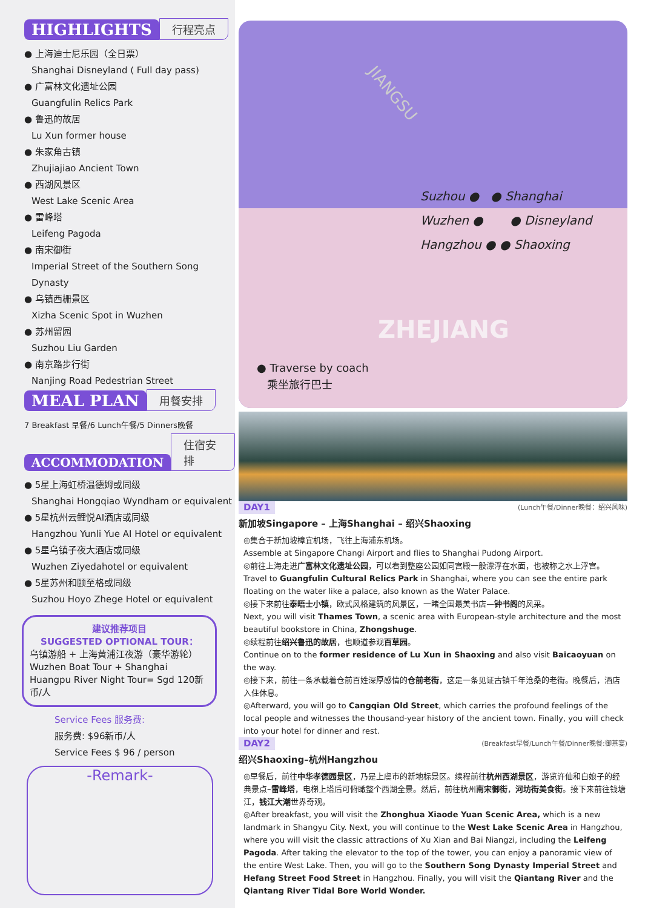HIGHLIGHTS 行程亮点
● 上海迪士尼乐园（全日票）
Shanghai Disneyland ( Full day pass)
● 广富林文化遗址公园
Guangfulin Relics Park
● 鲁迅的故居
Lu Xun former house
● 朱家角古镇
Zhujiajiao Ancient Town
● 西湖风景区
West Lake Scenic Area
● 雷峰塔
Leifeng Pagoda
● 南宋御街
Imperial Street of the Southern Song Dynasty
● 乌镇西栅景区
Xizha Scenic Spot in Wuzhen
● 苏州留园
Suzhou Liu Garden
● 南京路步行街
Nanjing Road Pedestrian Street
MEAL PLAN 用餐安排
7 Breakfast 早餐/6 Lunch午餐/5 Dinners晚餐
ACCOMMODATION 住宿安排
● 5星上海虹桥温德姆或同级
Shanghai Hongqiao Wyndham or equivalent
● 5星杭州云鲤悦AI酒店或同级
Hangzhou Yunli Yue AI Hotel or equivalent
● 5星乌镇子夜大酒店或同级
Wuzhen Ziyedahotel or equivalent
● 5星苏州和颐至格或同级
Suzhou Hoyo Zhege Hotel or equivalent
建议推荐项目
SUGGESTED OPTIONAL TOUR：
乌镇游船 + 上海黄浦江夜游（豪华游轮）
Wuzhen Boat Tour + Shanghai Huangpu River Night Tour= Sgd 120新币/人
Service Fees 服务费:
服务费: $96新币/人
Service Fees $ 96 / person
-Remark-
JIANGSU
Suzhou ● ● Shanghai
Wuzhen ● ● Disneyland
Hangzhou ● ● Shaoxing
ZHEJIANG
● Traverse by coach
乘坐旅行巴士
DAY1 (Lunch午餐/Dinner晚餐：绍兴风味)
新加坡Singapore – 上海Shanghai – 绍兴Shaoxing
◎集合于新加坡樟宜机场，飞往上海浦东机场。
Assemble at Singapore Changi Airport and flies to Shanghai Pudong Airport.
◎前往上海走进广富林文化遗址公园，可以看到整座公园如同宫殿一般漂浮在水面，也被称之水上浮宫。
Travel to Guangfulin Cultural Relics Park in Shanghai, where you can see the entire park floating on the water like a palace, also known as the Water Palace.
◎接下来前往泰晤士小镇，欧式风格建筑的风景区，一睹全国最美书店—钟书阁的风采。
Next, you will visit Thames Town, a scenic area with European-style architecture and the most beautiful bookstore in China, Zhongshuge.
◎续程前往绍兴鲁迅的故居，也顺道参观百草园。
Continue on to the former residence of Lu Xun in Shaoxing and also visit Baicaoyuan on the way.
◎接下来，前往一条承载着仓前百姓深厚感情的仓前老街，这是一条见证古镇千年沧桑的老街。晚餐后，酒店入住休息。
◎Afterward, you will go to Cangqian Old Street, which carries the profound feelings of the local people and witnesses the thousand-year history of the ancient town. Finally, you will check into your hotel for dinner and rest.
DAY2 (Breakfast早餐/Lunch午餐/Dinner晚餐:御茶宴)
绍兴Shaoxing–杭州Hangzhou
◎早餐后，前往中华孝德园景区，乃是上虞市的新地标景区。续程前往杭州西湖景区，游览许仙和白娘子的经典景点–雷峰塔，电梯上塔后可俯瞰整个西湖全景。然后，前往杭州南宋御街，河坊街美食街。接下来前往钱塘江，钱江大潮世界奇观。
◎After breakfast, you will visit the Zhonghua Xiaode Yuan Scenic Area, which is a new landmark in Shangyu City. Next, you will continue to the West Lake Scenic Area in Hangzhou, where you will visit the classic attractions of Xu Xian and Bai Niangzi, including the Leifeng Pagoda. After taking the elevator to the top of the tower, you can enjoy a panoramic view of the entire West Lake. Then, you will go to the Southern Song Dynasty Imperial Street and Hefang Street Food Street in Hangzhou. Finally, you will visit the Qiantang River and the Qiantang River Tidal Bore World Wonder.